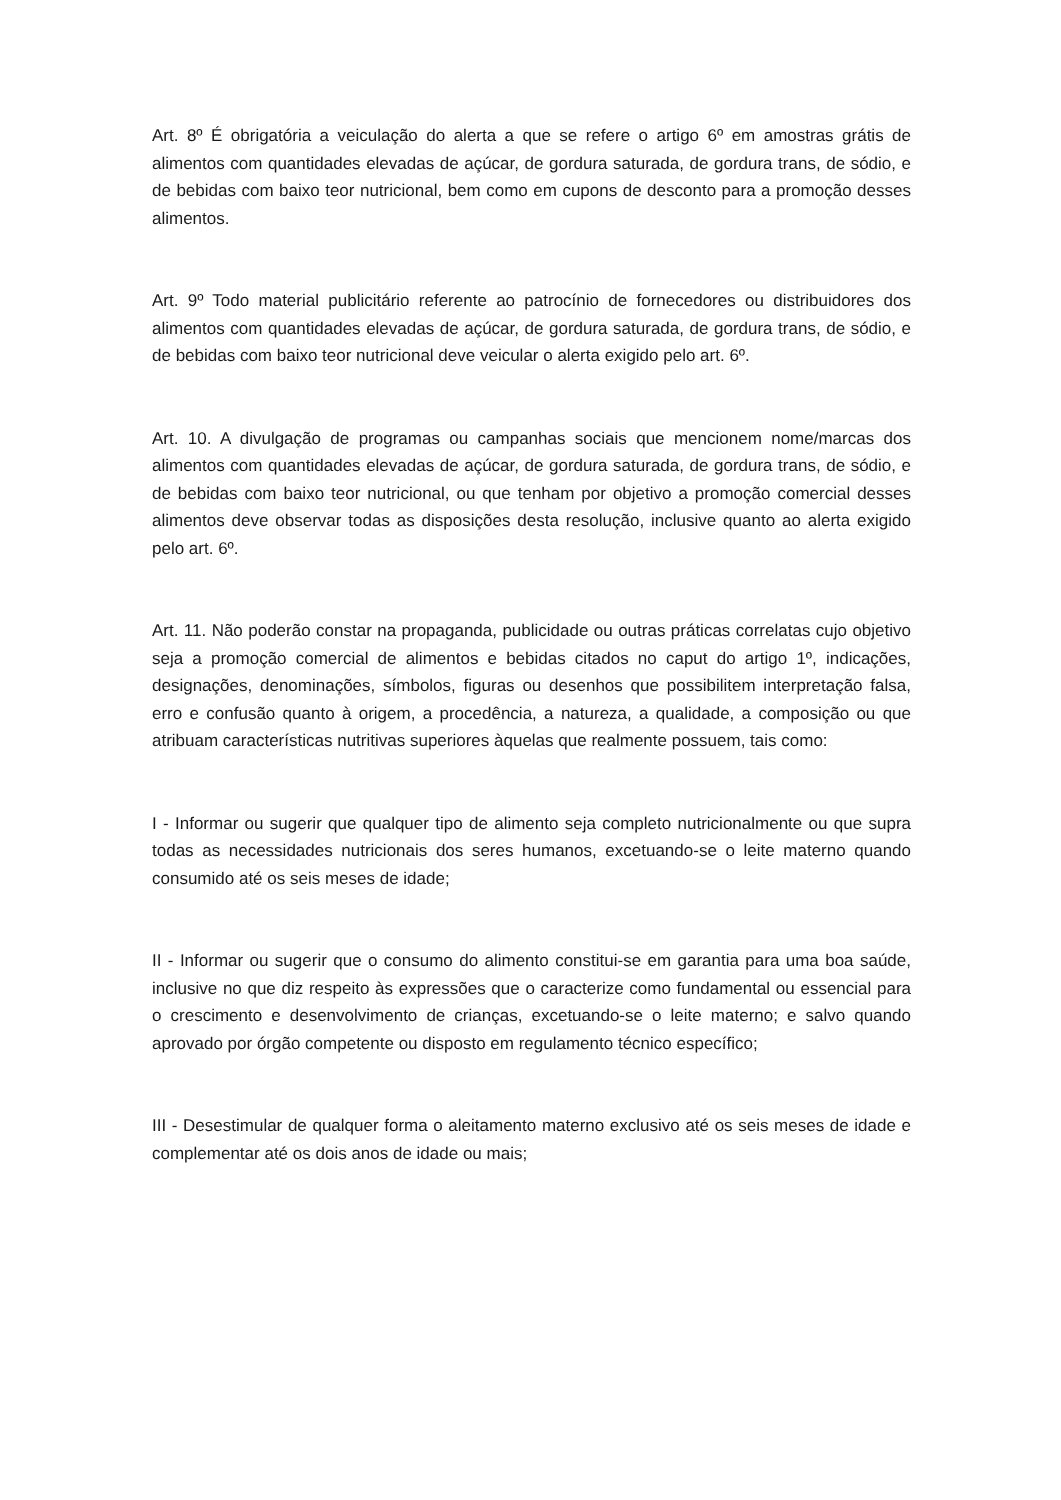Art. 8º É obrigatória a veiculação do alerta a que se refere o artigo 6º em amostras grátis de alimentos com quantidades elevadas de açúcar, de gordura saturada, de gordura trans, de sódio, e de bebidas com baixo teor nutricional, bem como em cupons de desconto para a promoção desses alimentos.
Art. 9º Todo material publicitário referente ao patrocínio de fornecedores ou distribuidores dos alimentos com quantidades elevadas de açúcar, de gordura saturada, de gordura trans, de sódio, e de bebidas com baixo teor nutricional deve veicular o alerta exigido pelo art. 6º.
Art. 10. A divulgação de programas ou campanhas sociais que mencionem nome/marcas dos alimentos com quantidades elevadas de açúcar, de gordura saturada, de gordura trans, de sódio, e de bebidas com baixo teor nutricional, ou que tenham por objetivo a promoção comercial desses alimentos deve observar todas as disposições desta resolução, inclusive quanto ao alerta exigido pelo art. 6º.
Art. 11. Não poderão constar na propaganda, publicidade ou outras práticas correlatas cujo objetivo seja a promoção comercial de alimentos e bebidas citados no caput do artigo 1º, indicações, designações, denominações, símbolos, figuras ou desenhos que possibilitem interpretação falsa, erro e confusão quanto à origem, a procedência, a natureza, a qualidade, a composição ou que atribuam características nutritivas superiores àquelas que realmente possuem, tais como:
I - Informar ou sugerir que qualquer tipo de alimento seja completo nutricionalmente ou que supra todas as necessidades nutricionais dos seres humanos, excetuando-se o leite materno quando consumido até os seis meses de idade;
II - Informar ou sugerir que o consumo do alimento constitui-se em garantia para uma boa saúde, inclusive no que diz respeito às expressões que o caracterize como fundamental ou essencial para o crescimento e desenvolvimento de crianças, excetuando-se o leite materno; e salvo quando aprovado por órgão competente ou disposto em regulamento técnico específico;
III - Desestimular de qualquer forma o aleitamento materno exclusivo até os seis meses de idade e complementar até os dois anos de idade ou mais;